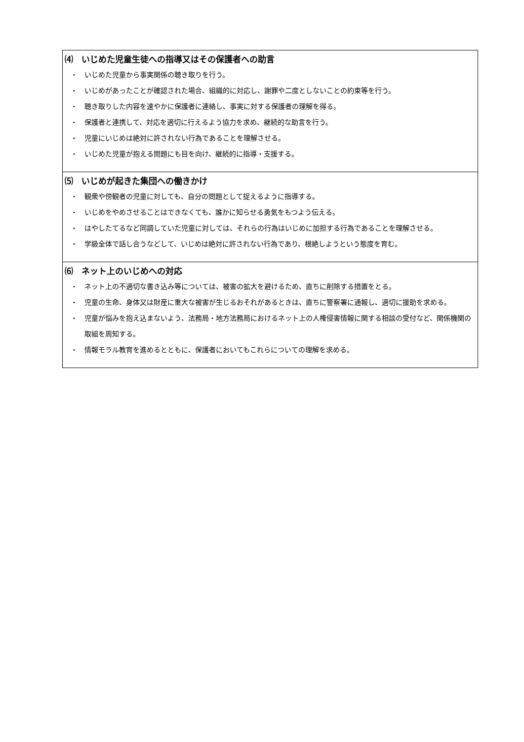⑷　いじめた児童生徒への指導又はその保護者への助言
・　いじめた児童から事実関係の聴き取りを行う。
・　いじめがあったことが確認された場合、組織的に対応し、謝罪や二度としないことの約束等を行う。
・　聴き取りした内容を速やかに保護者に連絡し、事実に対する保護者の理解を得る。
・　保護者と連携して、対応を適切に行えるよう協力を求め、継続的な助言を行う。
・　児童にいじめは絶対に許されない行為であることを理解させる。
・　いじめた児童が抱える問題にも目を向け、継続的に指導・支援する。
⑸　いじめが起きた集団への働きかけ
・　観衆や傍観者の児童に対しても、自分の問題として捉えるように指導する。
・　いじめをやめさせることはできなくても、誰かに知らせる勇気をもつよう伝える。
・　はやしたてるなど同調していた児童に対しては、それらの行為はいじめに加担する行為であることを理解させる。
・　学級全体で話し合うなどして、いじめは絶対に許されない行為であり、根絶しようという態度を育む。
⑹　ネット上のいじめへの対応
・　ネット上の不適切な書き込み等については、被害の拡大を避けるため、直ちに削除する措置をとる。
・　児童の生命、身体又は財産に重大な被害が生じるおそれがあるときは、直ちに警察署に通報し、適切に援助を求める。
・　児童が悩みを抱え込まないよう、法務局・地方法務局におけるネット上の人権侵害情報に関する相談の受付など、関係機関の取組を周知する。
・　情報モラル教育を進めるとともに、保護者においてもこれらについての理解を求める。